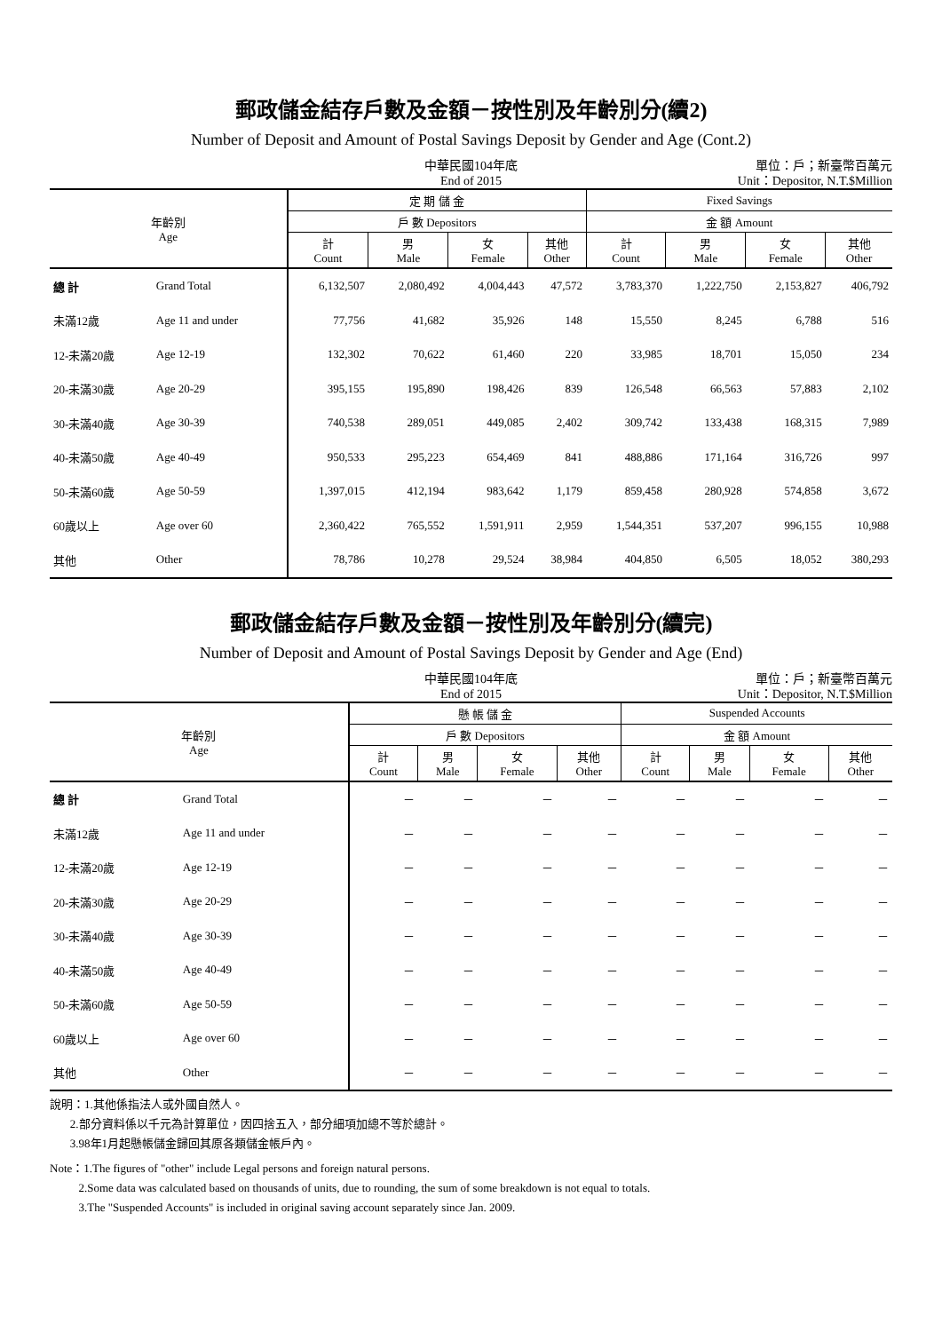郵政儲金結存戶數及金額－按性別及年齡別分(續2)
Number of Deposit and Amount of Postal Savings Deposit by Gender and Age (Cont.2)
中華民國104年底
End of 2015
單位：戶；新臺幣百萬元
Unit：Depositor, N.T.$Million
| 年齡別 Age | | 定 期 儲 金 | | | | Fixed Savings | | | |
| --- | --- | --- | --- | --- | --- | --- | --- | --- | --- |
| | | 戶 數 Depositors | | | | 金 額 Amount | | | |
| | | 計 Count | 男 Male | 女 Female | 其他 Other | 計 Count | 男 Male | 女 Female | 其他 Other |
| 總 計 | Grand Total | 6,132,507 | 2,080,492 | 4,004,443 | 47,572 | 3,783,370 | 1,222,750 | 2,153,827 | 406,792 |
| 未滿12歲 | Age 11 and under | 77,756 | 41,682 | 35,926 | 148 | 15,550 | 8,245 | 6,788 | 516 |
| 12-未滿20歲 | Age 12-19 | 132,302 | 70,622 | 61,460 | 220 | 33,985 | 18,701 | 15,050 | 234 |
| 20-未滿30歲 | Age 20-29 | 395,155 | 195,890 | 198,426 | 839 | 126,548 | 66,563 | 57,883 | 2,102 |
| 30-未滿40歲 | Age 30-39 | 740,538 | 289,051 | 449,085 | 2,402 | 309,742 | 133,438 | 168,315 | 7,989 |
| 40-未滿50歲 | Age 40-49 | 950,533 | 295,223 | 654,469 | 841 | 488,886 | 171,164 | 316,726 | 997 |
| 50-未滿60歲 | Age 50-59 | 1,397,015 | 412,194 | 983,642 | 1,179 | 859,458 | 280,928 | 574,858 | 3,672 |
| 60歲以上 | Age over 60 | 2,360,422 | 765,552 | 1,591,911 | 2,959 | 1,544,351 | 537,207 | 996,155 | 10,988 |
| 其他 | Other | 78,786 | 10,278 | 29,524 | 38,984 | 404,850 | 6,505 | 18,052 | 380,293 |
郵政儲金結存戶數及金額－按性別及年齡別分(續完)
Number of Deposit and Amount of Postal Savings Deposit by Gender and Age (End)
中華民國104年底
End of 2015
單位：戶；新臺幣百萬元
Unit：Depositor, N.T.$Million
| 年齡別 Age | | 懸 帳 儲 金 | | | | Suspended Accounts | | | |
| --- | --- | --- | --- | --- | --- | --- | --- | --- | --- |
| | | 戶 數 Depositors | | | | 金 額 Amount | | | |
| | | 計 Count | 男 Male | 女 Female | 其他 Other | 計 Count | 男 Male | 女 Female | 其他 Other |
| 總 計 | Grand Total | － | － | － | － | － | － | － | － |
| 未滿12歲 | Age 11 and under | － | － | － | － | － | － | － | － |
| 12-未滿20歲 | Age 12-19 | － | － | － | － | － | － | － | － |
| 20-未滿30歲 | Age 20-29 | － | － | － | － | － | － | － | － |
| 30-未滿40歲 | Age 30-39 | － | － | － | － | － | － | － | － |
| 40-未滿50歲 | Age 40-49 | － | － | － | － | － | － | － | － |
| 50-未滿60歲 | Age 50-59 | － | － | － | － | － | － | － | － |
| 60歲以上 | Age over 60 | － | － | － | － | － | － | － | － |
| 其他 | Other | － | － | － | － | － | － | － | － |
說明：1.其他係指法人或外國自然人。
2.部分資料係以千元為計算單位，因四捨五入，部分細項加總不等於總計。
3.98年1月起懸帳儲金歸回其原各類儲金帳戶內。
Note：1.The figures of "other" include Legal persons and foreign natural persons.
2.Some data was calculated based on thousands of units, due to rounding, the sum of some breakdown is not equal to totals.
3.The "Suspended Accounts" is included in original saving account separately since Jan. 2009.